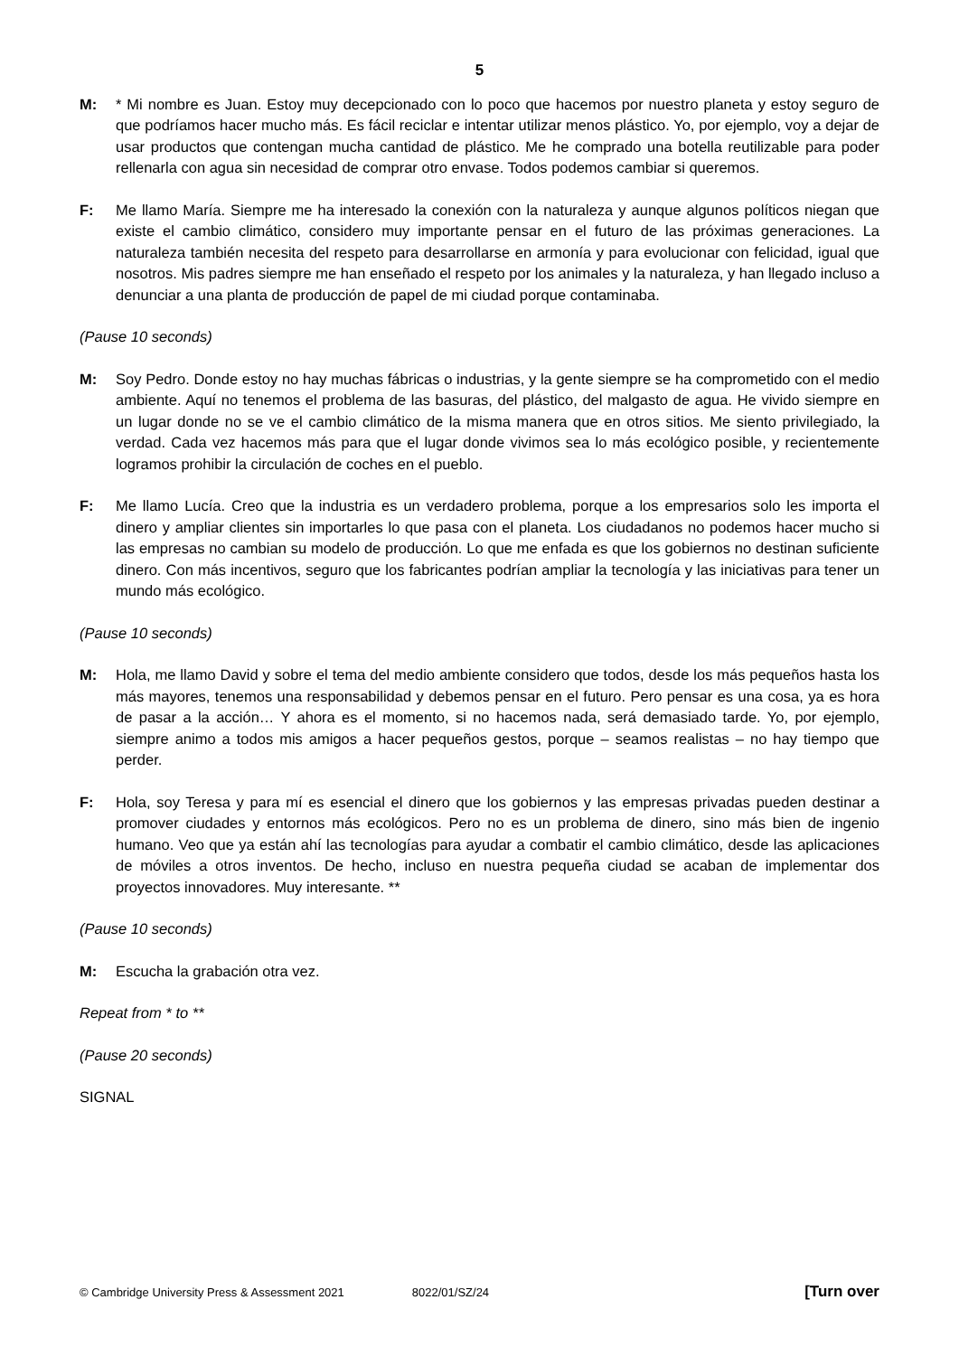5
M: * Mi nombre es Juan. Estoy muy decepcionado con lo poco que hacemos por nuestro planeta y estoy seguro de que podríamos hacer mucho más. Es fácil reciclar e intentar utilizar menos plástico. Yo, por ejemplo, voy a dejar de usar productos que contengan mucha cantidad de plástico. Me he comprado una botella reutilizable para poder rellenarla con agua sin necesidad de comprar otro envase. Todos podemos cambiar si queremos.
F: Me llamo María. Siempre me ha interesado la conexión con la naturaleza y aunque algunos políticos niegan que existe el cambio climático, considero muy importante pensar en el futuro de las próximas generaciones. La naturaleza también necesita del respeto para desarrollarse en armonía y para evolucionar con felicidad, igual que nosotros. Mis padres siempre me han enseñado el respeto por los animales y la naturaleza, y han llegado incluso a denunciar a una planta de producción de papel de mi ciudad porque contaminaba.
(Pause 10 seconds)
M: Soy Pedro. Donde estoy no hay muchas fábricas o industrias, y la gente siempre se ha comprometido con el medio ambiente. Aquí no tenemos el problema de las basuras, del plástico, del malgasto de agua. He vivido siempre en un lugar donde no se ve el cambio climático de la misma manera que en otros sitios. Me siento privilegiado, la verdad. Cada vez hacemos más para que el lugar donde vivimos sea lo más ecológico posible, y recientemente logramos prohibir la circulación de coches en el pueblo.
F: Me llamo Lucía. Creo que la industria es un verdadero problema, porque a los empresarios solo les importa el dinero y ampliar clientes sin importarles lo que pasa con el planeta. Los ciudadanos no podemos hacer mucho si las empresas no cambian su modelo de producción. Lo que me enfada es que los gobiernos no destinan suficiente dinero. Con más incentivos, seguro que los fabricantes podrían ampliar la tecnología y las iniciativas para tener un mundo más ecológico.
(Pause 10 seconds)
M: Hola, me llamo David y sobre el tema del medio ambiente considero que todos, desde los más pequeños hasta los más mayores, tenemos una responsabilidad y debemos pensar en el futuro. Pero pensar es una cosa, ya es hora de pasar a la acción… Y ahora es el momento, si no hacemos nada, será demasiado tarde. Yo, por ejemplo, siempre animo a todos mis amigos a hacer pequeños gestos, porque – seamos realistas – no hay tiempo que perder.
F: Hola, soy Teresa y para mí es esencial el dinero que los gobiernos y las empresas privadas pueden destinar a promover ciudades y entornos más ecológicos. Pero no es un problema de dinero, sino más bien de ingenio humano. Veo que ya están ahí las tecnologías para ayudar a combatir el cambio climático, desde las aplicaciones de móviles a otros inventos. De hecho, incluso en nuestra pequeña ciudad se acaban de implementar dos proyectos innovadores. Muy interesante. **
(Pause 10 seconds)
M: Escucha la grabación otra vez.
Repeat from * to **
(Pause 20 seconds)
SIGNAL
© Cambridge University Press & Assessment 2021 8022/01/SZ/24 [Turn over